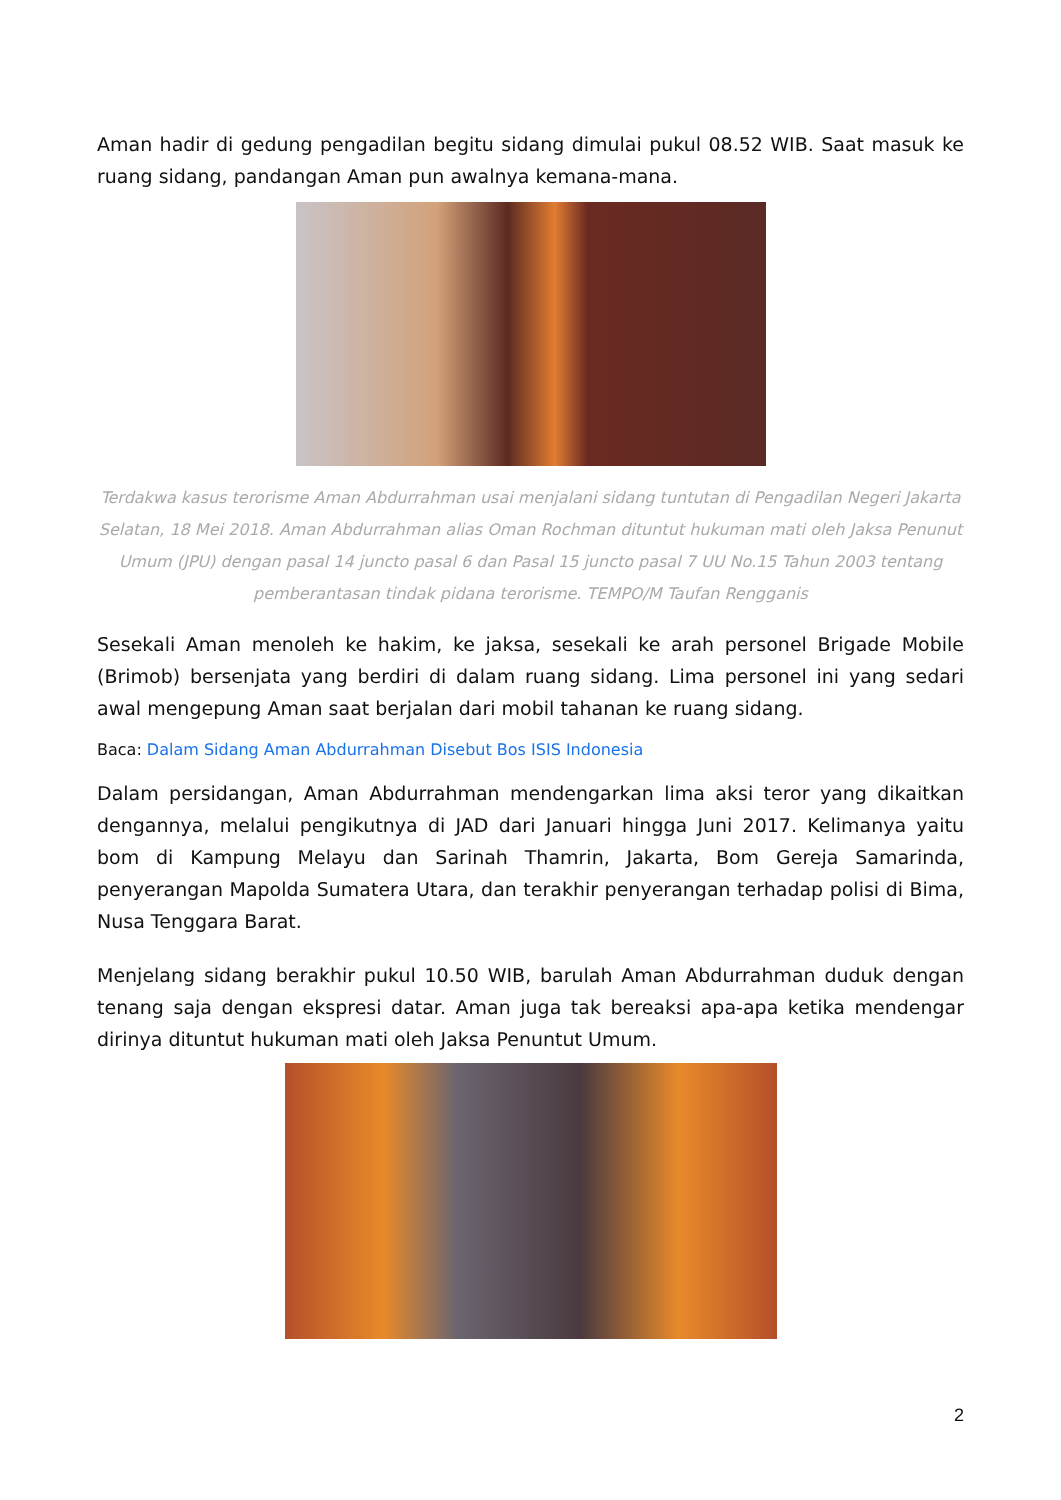Aman hadir di gedung pengadilan begitu sidang dimulai pukul 08.52 WIB. Saat masuk ke ruang sidang, pandangan Aman pun awalnya kemana-mana.
Terdakwa kasus terorisme Aman Abdurrahman usai menjalani sidang tuntutan di Pengadilan Negeri Jakarta Selatan, 18 Mei 2018. Aman Abdurrahman alias Oman Rochman dituntut hukuman mati oleh Jaksa Penunut Umum (JPU) dengan pasal 14 juncto pasal 6 dan Pasal 15 juncto pasal 7 UU No.15 Tahun 2003 tentang pemberantasan tindak pidana terorisme. TEMPO/M Taufan Rengganis
Sesekali Aman menoleh ke hakim, ke jaksa, sesekali ke arah personel Brigade Mobile (Brimob) bersenjata yang berdiri di dalam ruang sidang. Lima personel ini yang sedari awal mengepung Aman saat berjalan dari mobil tahanan ke ruang sidang.
Baca: Dalam Sidang Aman Abdurrahman Disebut Bos ISIS Indonesia
Dalam persidangan, Aman Abdurrahman mendengarkan lima aksi teror yang dikaitkan dengannya, melalui pengikutnya di JAD dari Januari hingga Juni 2017. Kelimanya yaitu bom di Kampung Melayu dan Sarinah Thamrin, Jakarta, Bom Gereja Samarinda, penyerangan Mapolda Sumatera Utara, dan terakhir penyerangan terhadap polisi di Bima, Nusa Tenggara Barat.
Menjelang sidang berakhir pukul 10.50 WIB, barulah Aman Abdurrahman duduk dengan tenang saja dengan ekspresi datar. Aman juga tak bereaksi apa-apa ketika mendengar dirinya dituntut hukuman mati oleh Jaksa Penuntut Umum.
2